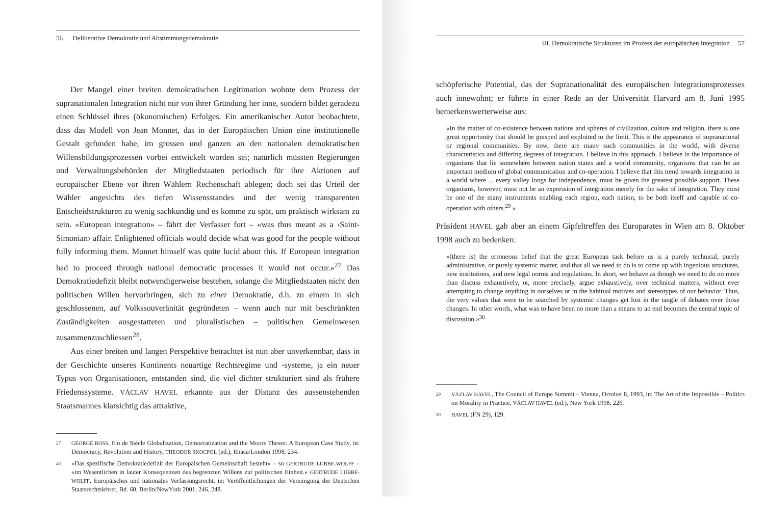56 Deliberative Demokratie und Abstimmungsdemokratie
Der Mangel einer breiten demokratischen Legitimation wohnte dem Prozess der supranationalen Integration nicht nur von ihrer Gründung her inne, sondern bildet geradezu einen Schlüssel ihres (ökonomischen) Erfolges. Ein amerikanischer Autor beobachtete, dass das Modell von Jean Monnet, das in der Europäischen Union eine institutionelle Gestalt gefunden habe, im grossen und ganzen an den nationalen demokratischen Willensbildungsprozessen vorbei entwickelt worden sei; natürlich müssten Regierungen und Verwaltungsbehörden der Mitgliedstaaten periodisch für ihre Aktionen auf europäischer Ebene vor ihren Wählern Rechenschaft ablegen; doch sei das Urteil der Wähler angesichts des tiefen Wissensstandes und der wenig transparenten Entscheidstrukturen zu wenig sachkundig und es komme zu spät, um praktisch wirksam zu sein. «European integration» – fährt der Verfasser fort – «was thus meant as a ‹Saint-Simonian› affair. Enlightened officials would decide what was good for the people without fully informing them. Monnet himself was quite lucid about this. If European integration had to proceed through national democratic processes it would not occur.»<sup>27</sup> Das Demokratiedefizit bleibt notwendigerweise bestehen, solange die Mitgliedstaaten nicht den politischen Willen hervorbringen, sich zu einer Demokratie, d.h. zu einem in sich geschlossenen, auf Volkssouveränität gegründeten – wenn auch nur mit beschränkten Zuständigkeiten ausgestatteten und pluralistischen – politischen Gemeinwesen zusammenzuschliessen<sup>28</sup>.
Aus einer breiten und langen Perspektive betrachtet ist nun aber unverkennbar, dass in der Geschichte unseres Kontinents neuartige Rechtsregime und -systeme, ja ein neuer Typus von Organisationen, entstanden sind, die viel dichter strukturiert sind als frühere Friedenssysteme. VÁCLAV HAVEL erkannte aus der Distanz des aussenstehenden Staatsmannes klarsichtig das attraktive,
27 GEORGE ROSS, Fin de Siècle Globalization, Democratization and the Moore Theses: A European Case Study, in: Democracy, Revolution and History, THEODOR SKOCPOL (ed.), Ithaca/London 1998, 234.
28 «Das spezifische Demokratiedefizit der Europäischen Gemeinschaft besteht» – so GERTRUDE LÜBBE-WOLFF – «im Wesentlichen in lauter Konsequenzen des begrenzten Willens zur politischen Einheit.» GERTRUDE LÜBBE-WOLFF, Europäisches und nationales Verfassungsrecht, in: Veröffentlichungen der Vereinigung der Deutschen Staatsrechtslehrer, Bd. 60, Berlin/NewYork 2001, 246, 248.
III. Demokratische Strukturen im Prozess der europäischen Integration 57
schöpferische Potential, das der Supranationalität des europäischen Integrationsprozesses auch innewohnt; er führte in einer Rede an der Universität Harvard am 8. Juni 1995 bemerkenswerterweise aus:
«In the matter of co-existence between nations and spheres of civilization, culture and religion, there is one great opportunity that should be grasped and exploited to the limit. This is the appearance of supranational or regional communities. By now, there are many such communities in the world, with diverse characteristics and differing degrees of integration. I believe in this approach. I believe in the importance of organisms that lie somewhere between nation states and a world community, organisms that can be an important medium of global communication and co-operation. I believe that this trend towards integration in a world where ... every valley longs for independence, must be given the greatest possible support. These organisms, however, must not be an expression of integration merely for the sake of integration. They must be one of the many instruments enabling each region, each nation, to be both itself and capable of co-operation with others.<sup>29</sup> »
Präsident HAVEL gab aber an einem Gipfeltreffen des Europarates in Wien am 8. Oktober 1998 auch zu bedenken:
«(there is) the erroneous belief that the great European task before us is a purely technical, purely administrative, or purely systemic matter, and that all we need to do is to come up with ingenious structures, new institutions, and new legal norms and regulations. In short, we behave as though we need to do no more than discuss exhaustively, or, more precisely, argue exhaustively, over technical matters, without ever attempting to change anything in ourselves or in the habitual motives and stereotypes of our behavior. Thus, the very values that were to be searched by systemic changes get lost in the tangle of debates over those changes. In other words, what was to have been no more than a means to an end becomes the central topic of discussion.»<sup>30</sup>
29 VÁZLAV HAVEL, The Council of Europe Summit – Vienna, October 8, 1993, in: The Art of the Impossible – Politics on Morality in Practice, VÁCLAV HAVEL (ed.), New York 1998, 226.
30 HAVEL (FN 29), 129.